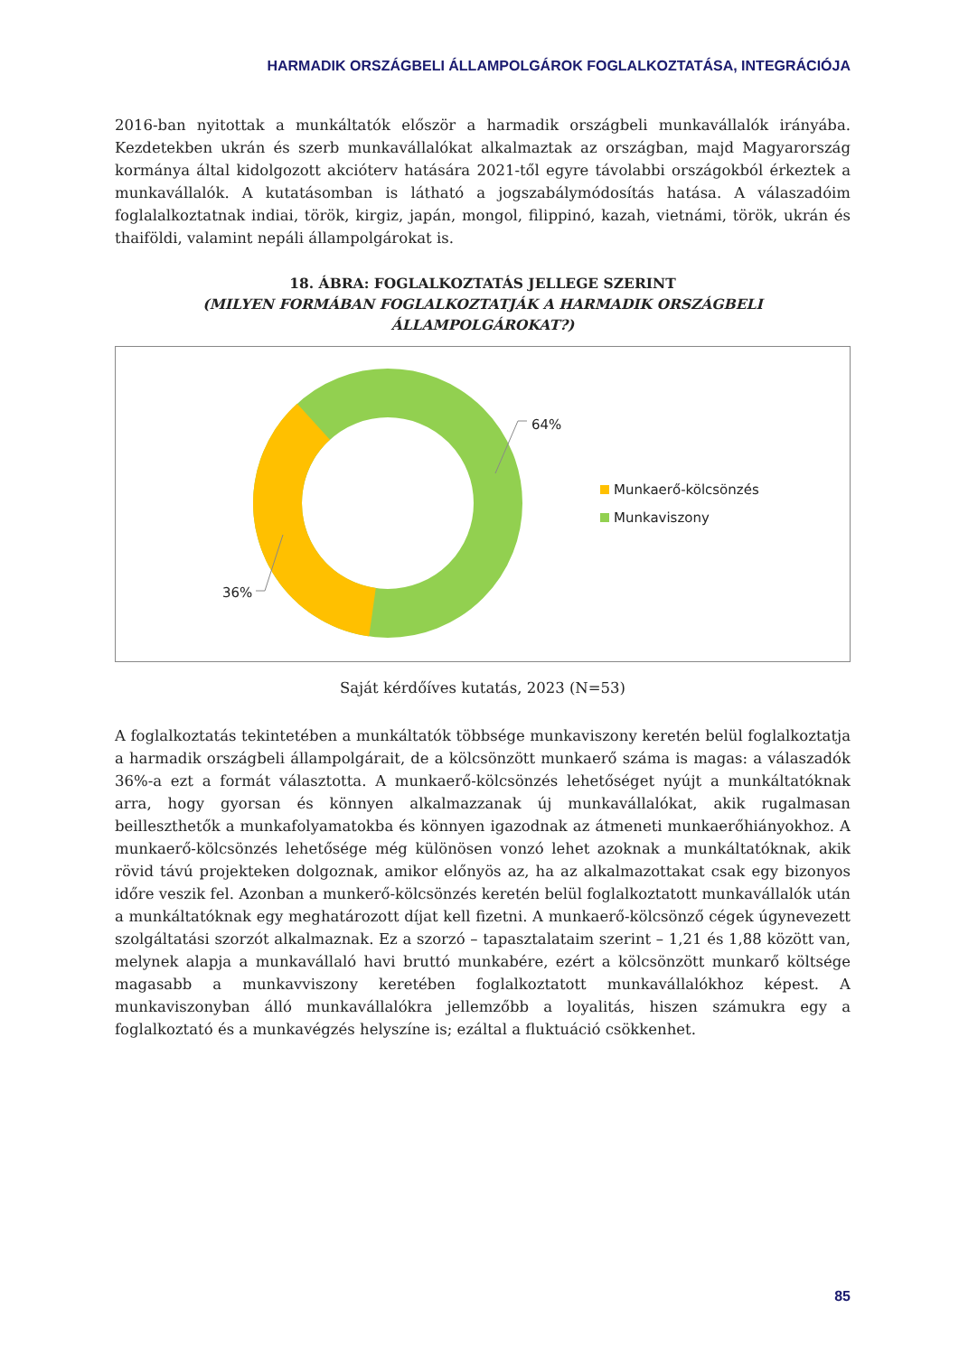HARMADIK ORSZÁGBELI ÁLLAMPOLGÁROK FOGLALKOZTATÁSA, INTEGRÁCIÓJA
2016-ban nyitottak a munkáltatók először a harmadik országbeli munkavállalók irányába. Kezdetekben ukrán és szerb munkavállalókat alkalmaztak az országban, majd Magyarország kormánya által kidolgozott akcióterv hatására 2021-től egyre távolabbi országokból érkeztek a munkavállalók. A kutatásomban is látható a jogszabálymódosítás hatása. A válaszadóim foglalalkoztatnak indiai, török, kirgiz, japán, mongol, filippinó, kazah, vietnámi, török, ukrán és thaiföldi, valamint nepáli állampolgárokat is.
18. ÁBRA: FOGLALKOZTATÁS JELLEGE SZERINT
(MILYEN FORMÁBAN FOGLALKOZTATJÁK A HARMADIK ORSZÁGBELI ÁLLAMPOLGÁROKAT?)
64%
36%
Munkaerő-kölcsönzés
Munkaviszony
Saját kérdőíves kutatás, 2023 (N=53)
A foglalkoztatás tekintetében a munkáltatók többsége munkaviszony keretén belül foglalkoztatja a harmadik országbeli állampolgárait, de a kölcsönzött munkaerő száma is magas: a válaszadók 36%-a ezt a formát választotta. A munkaerő-kölcsönzés lehetőséget nyújt a munkáltatóknak arra, hogy gyorsan és könnyen alkalmazzanak új munkavállalókat, akik rugalmasan beilleszthetők a munkafolyamatokba és könnyen igazodnak az átmeneti munkaerőhiányokhoz. A munkaerő-kölcsönzés lehetősége még különösen vonzó lehet azoknak a munkáltatóknak, akik rövid távú projekteken dolgoznak, amikor előnyös az, ha az alkalmazottakat csak egy bizonyos időre veszik fel. Azonban a munkerő-kölcsönzés keretén belül foglalkoztatott munkavállalók után a munkáltatóknak egy meghatározott díjat kell fizetni. A munkaerő-kölcsönző cégek úgynevezett szolgáltatási szorzót alkalmaznak. Ez a szorzó – tapasztalataim szerint – 1,21 és 1,88 között van, melynek alapja a munkavállaló havi bruttó munkabére, ezért a kölcsönzött munkarő költsége magasabb a munkavviszony keretében foglalkoztatott munkavállalókhoz képest. A munkaviszonyban álló munkavállalókra jellemzőbb a loyalitás, hiszen számukra egy a foglalkoztató és a munkavégzés helyszíne is; ezáltal a fluktuáció csökkenhet.
85